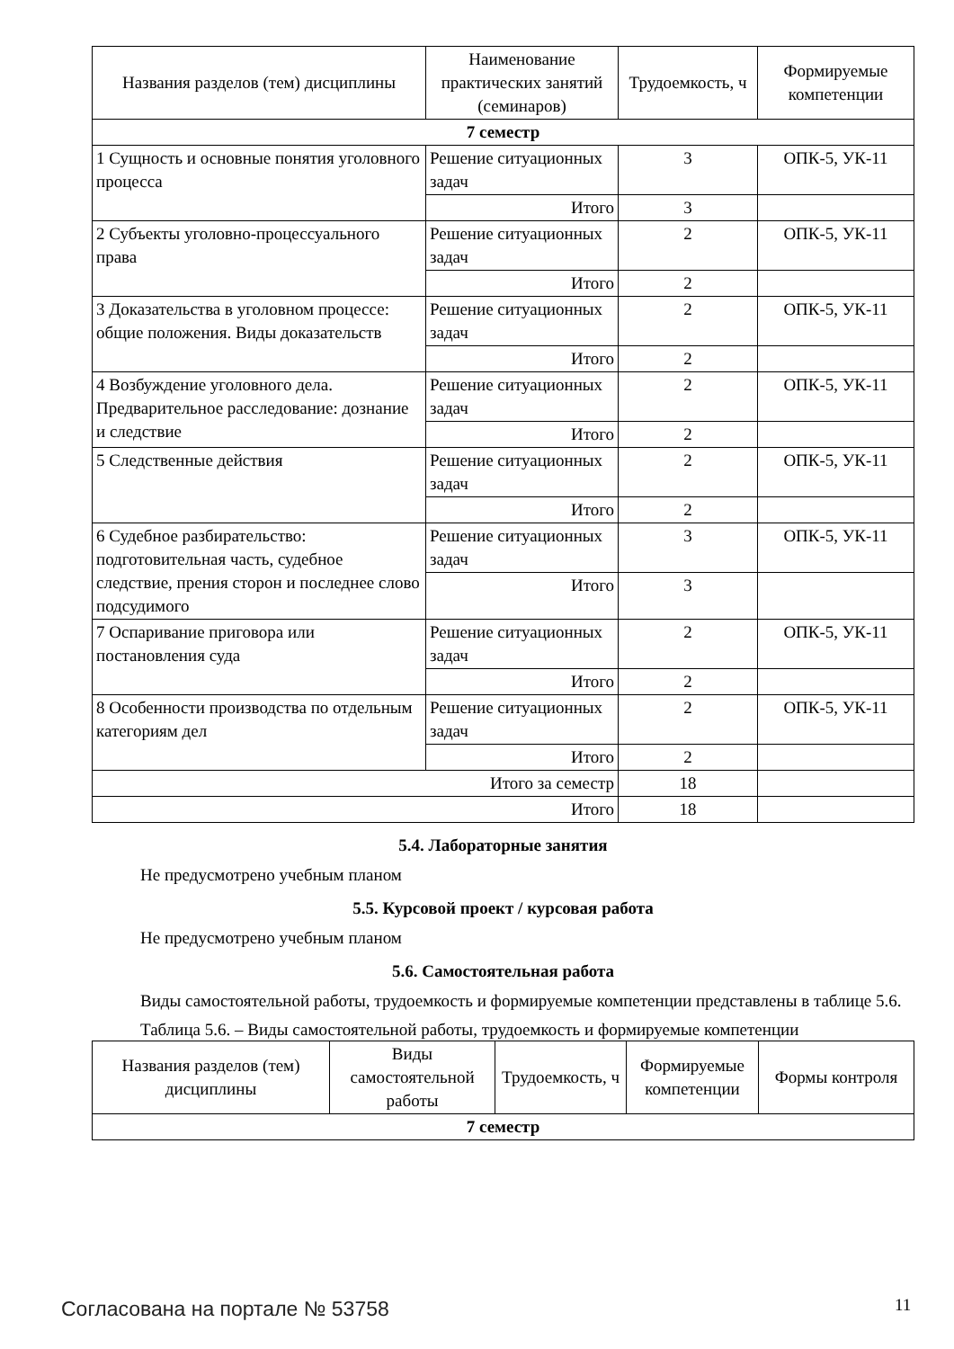| Названия разделов (тем) дисциплины | Наименование практических занятий (семинаров) | Трудоемкость, ч | Формируемые компетенции |
| --- | --- | --- | --- |
| 7 семестр | | | |
| 1 Сущность и основные понятия уголовного процесса | Решение ситуационных задач | 3 | ОПК-5, УК-11 |
| | Итого | 3 | |
| 2 Субъекты уголовно-процессуального права | Решение ситуационных задач | 2 | ОПК-5, УК-11 |
| | Итого | 2 | |
| 3 Доказательства в уголовном процессе: общие положения. Виды доказательств | Решение ситуационных задач | 2 | ОПК-5, УК-11 |
| | Итого | 2 | |
| 4 Возбуждение уголовного дела. Предварительное расследование: дознание и следствие | Решение ситуационных задач | 2 | ОПК-5, УК-11 |
| | Итого | 2 | |
| 5 Следственные действия | Решение ситуационных задач | 2 | ОПК-5, УК-11 |
| | Итого | 2 | |
| 6 Судебное разбирательство: подготовительная часть, судебное следствие, прения сторон и последнее слово подсудимого | Решение ситуационных задач | 3 | ОПК-5, УК-11 |
| | Итого | 3 | |
| 7 Оспаривание приговора или постановления суда | Решение ситуационных задач | 2 | ОПК-5, УК-11 |
| | Итого | 2 | |
| 8 Особенности производства по отдельным категориям дел | Решение ситуационных задач | 2 | ОПК-5, УК-11 |
| | Итого | 2 | |
| Итого за семестр | | 18 | |
| Итого | | 18 | |
5.4. Лабораторные занятия
Не предусмотрено учебным планом
5.5. Курсовой проект / курсовая работа
Не предусмотрено учебным планом
5.6. Самостоятельная работа
Виды самостоятельной работы, трудоемкость и формируемые компетенции представлены в таблице 5.6.
Таблица 5.6. – Виды самостоятельной работы, трудоемкость и формируемые компетенции
| Названия разделов (тем) дисциплины | Виды самостоятельной работы | Трудоемкость, ч | Формируемые компетенции | Формы контроля |
| --- | --- | --- | --- | --- |
| 7 семестр | | | | |
Согласована на портале № 53758 11